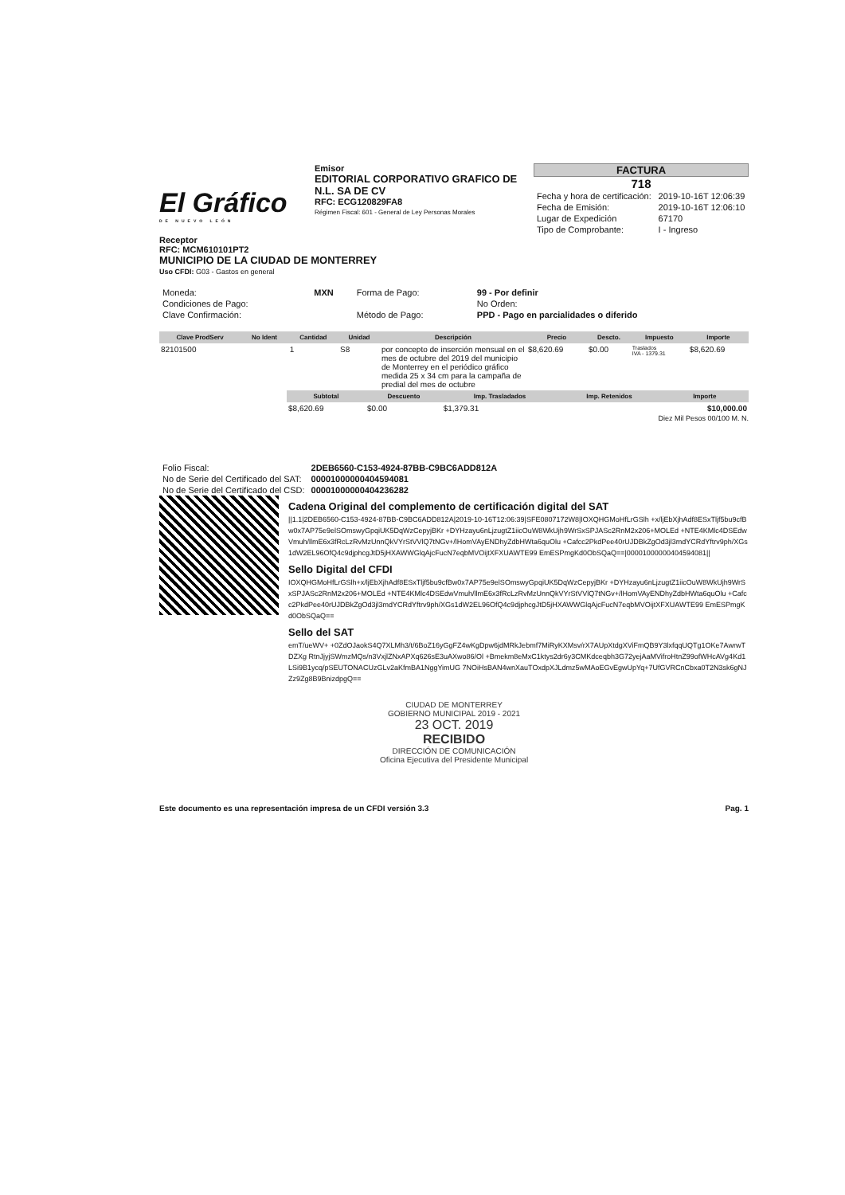El Gráfico
DE NUEVO LEÓN
Emisor
EDITORIAL CORPORATIVO GRAFICO DE N.L. SA DE CV
RFC: ECG120829FA8
Régimen Fiscal: 601 - General de Ley Personas Morales
FACTURA
718
| Fecha y hora de certificación: | 2019-10-16T 12:06:39 |
| Fecha de Emisión: | 2019-10-16T 12:06:10 |
| Lugar de Expedición | 67170 |
| Tipo de Comprobante: | I - Ingreso |
Receptor
RFC: MCM610101PT2
MUNICIPIO DE LA CIUDAD DE MONTERREY
Uso CFDI: G03 - Gastos en general
| Moneda: | MXN | Forma de Pago: | 99 - Por definir |
| Condiciones de Pago: | | | No Orden: |
| Clave Confirmación: | | Método de Pago: | PPD - Pago en parcialidades o diferido |
| Clave ProdServ | No Ident | Cantidad | Unidad | Descripción | Precio | Descto. | Impuesto | Importe |
| --- | --- | --- | --- | --- | --- | --- | --- | --- |
| 82101500 | | 1 | S8 | por concepto de inserción mensual en el mes de octubre del 2019 del municipio de Monterrey en el periódico gráfico medida 25 x 34 cm para la campaña de predial del mes de octubre | $8,620.69 | $0.00 | Traslados IVA - 1379.31 | $8,620.69 |
| Subtotal | Descuento | Imp. Trasladados | Imp. Retenidos | Importe |
| --- | --- | --- | --- | --- |
| $8,620.69 | $0.00 | $1,379.31 | | $10,000.00 |
Diez Mil Pesos 00/100 M. N.
| Folio Fiscal: | 2DEB6560-C153-4924-87BB-C9BC6ADD812A |
| No de Serie del Certificado del SAT: | 00001000000404594081 |
| No de Serie del Certificado del CSD: | 00001000000404236282 |
Cadena Original del complemento de certificación digital del SAT
||1.1|2DEB6560-C153-4924-87BB-C9BC6ADD812A|2019-10-16T12:06:39|SFE0807172W8|IOXQHGMoHfLrGSlh +x/ljEbXjhAdf8ESxTljf5bu9cfBw0x7AP75e9elSOmswyGpqiUK5DqWzCepyjBKr +DYHzayu6nLjzugtZ1iicOuW8WkUjh9WrSxSPJASc2RnM2x206+MOLEd +NTE4KMlc4DSEdwVmuh/llmE6x3fRcLzRvMzUnnQkVYrStVVlQ7tNGv+/lHomVAyENDhyZdbHWta6quOlu +Cafcc2PkdPee40rUJDBkZgOd3jl3mdYCRdYftrv9ph/XGs1dW2EL96OfQ4c9djphcgJtD5jHXAWWGlqAjcFucN7eqbMVOijtXFXUAWTE99 EmESPmgKd0ObSQaQ==|00001000000404594081||
Sello Digital del CFDI
IOXQHGMoHfLrGSlh+x/ljEbXjhAdf8ESxTljf5bu9cfBw0x7AP75e9elSOmswyGpqiUK5DqWzCepyjBKr +DYHzayu6nLjzugtZ1iicOuW8WkUjh9WrSxSPJASc2RnM2x206+MOLEd +NTE4KMlc4DSEdwVmuh/llmE6x3fRcLzRvMzUnnQkVYrStVVlQ7tNGv+/lHomVAyENDhyZdbHWta6quOlu +Cafcc2PkdPee40rUJDBkZgOd3jl3mdYCRdYftrv9ph/XGs1dW2EL96OfQ4c9djphcgJtD5jHXAWWGlqAjcFucN7eqbMVOijtXFXUAWTE99 EmESPmgKd0ObSQaQ==
Sello del SAT
emT/ueWV+ +0ZdOJaokS4Q7XLMh3/t/6BoZ16yGgFZ4wKgDpw6jdMRkJebmf7MiRyKXMsv/rX7AUpXtdgXViFmQB9Y3lxfqqUQTg1OKe7AwrwTDZXg RtnJjyjSWmzMQs/n3VxjlZNxAPXq626sE3uAXwo86/Ol +Bmekm8eMxC1ktys2dr6y3CMKdceqbh3G72yejAaMVifroHtnZ99ofWHcAVg4Kd1LSi9B1ycq/pSEUTONACUzGLv2aKfmBA1NggYimUG 7NOiHsBAN4wnXauTOxdpXJLdmz5wMAoEGvEgwUpYq+7UfGVRCnCbxa0T2N3sk6gNJZz9Zg8B9BnizdpgQ==
CIUDAD DE MONTERREY
GOBIERNO MUNICIPAL 2019 - 2021
23 OCT. 2019
RECIBIDO
DIRECCIÓN DE COMUNICACIÓN
Oficina Ejecutiva del Presidente Municipal
Este documento es una representación impresa de un CFDI versión 3.3 Pag. 1